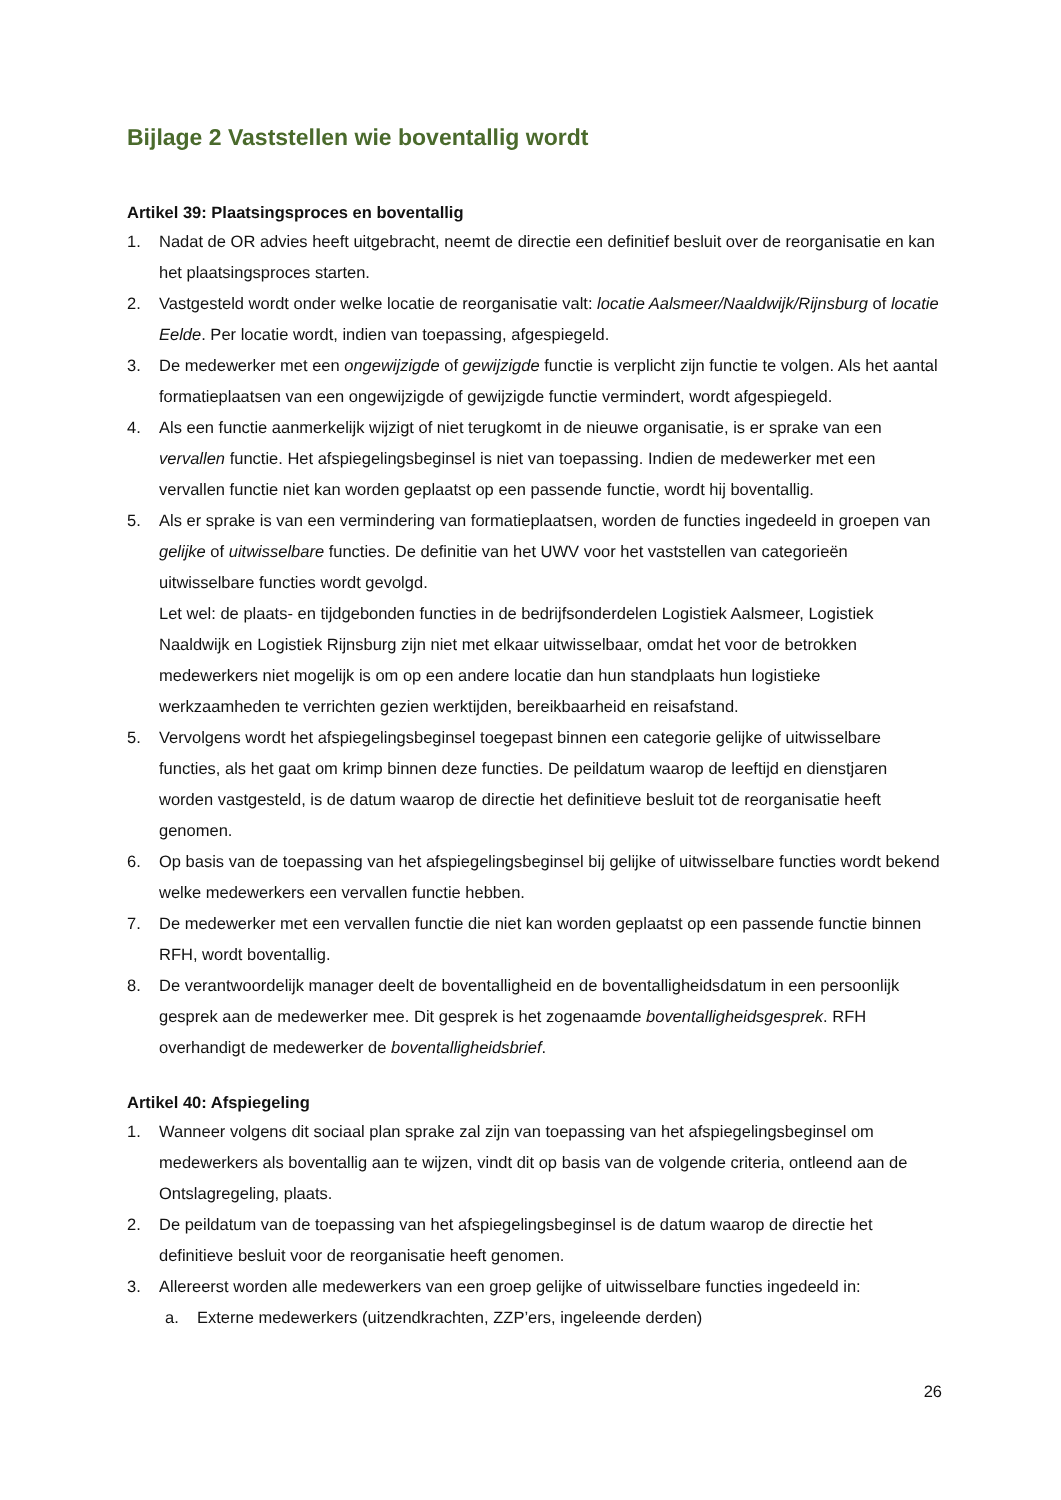Bijlage 2 Vaststellen wie boventallig wordt
Artikel 39: Plaatsingsproces en boventallig
1. Nadat de OR advies heeft uitgebracht, neemt de directie een definitief besluit over de reorganisatie en kan het plaatsingsproces starten.
2. Vastgesteld wordt onder welke locatie de reorganisatie valt: locatie Aalsmeer/Naaldwijk/Rijnsburg of locatie Eelde. Per locatie wordt, indien van toepassing, afgespiegeld.
3. De medewerker met een ongewijzigde of gewijzigde functie is verplicht zijn functie te volgen. Als het aantal formatieplaatsen van een ongewijzigde of gewijzigde functie vermindert, wordt afgespiegeld.
4. Als een functie aanmerkelijk wijzigt of niet terugkomt in de nieuwe organisatie, is er sprake van een vervallen functie. Het afspiegelingsbeginsel is niet van toepassing. Indien de medewerker met een vervallen functie niet kan worden geplaatst op een passende functie, wordt hij boventallig.
5. Als er sprake is van een vermindering van formatieplaatsen, worden de functies ingedeeld in groepen van gelijke of uitwisselbare functies. De definitie van het UWV voor het vaststellen van categorieën uitwisselbare functies wordt gevolgd.
Let wel: de plaats- en tijdgebonden functies in de bedrijfsonderdelen Logistiek Aalsmeer, Logistiek Naaldwijk en Logistiek Rijnsburg zijn niet met elkaar uitwisselbaar, omdat het voor de betrokken medewerkers niet mogelijk is om op een andere locatie dan hun standplaats hun logistieke werkzaamheden te verrichten gezien werktijden, bereikbaarheid en reisafstand.
5. Vervolgens wordt het afspiegelingsbeginsel toegepast binnen een categorie gelijke of uitwisselbare functies, als het gaat om krimp binnen deze functies. De peildatum waarop de leeftijd en dienstjaren worden vastgesteld, is de datum waarop de directie het definitieve besluit tot de reorganisatie heeft genomen.
6. Op basis van de toepassing van het afspiegelingsbeginsel bij gelijke of uitwisselbare functies wordt bekend welke medewerkers een vervallen functie hebben.
7. De medewerker met een vervallen functie die niet kan worden geplaatst op een passende functie binnen RFH, wordt boventallig.
8. De verantwoordelijk manager deelt de boventalligheid en de boventalligheidsdatum in een persoonlijk gesprek aan de medewerker mee. Dit gesprek is het zogenaamde boventalligheidsgesprek. RFH overhandigt de medewerker de boventalligheidsbrief.
Artikel 40: Afspiegeling
1. Wanneer volgens dit sociaal plan sprake zal zijn van toepassing van het afspiegelingsbeginsel om medewerkers als boventallig aan te wijzen, vindt dit op basis van de volgende criteria, ontleend aan de Ontslagregeling, plaats.
2. De peildatum van de toepassing van het afspiegelingsbeginsel is de datum waarop de directie het definitieve besluit voor de reorganisatie heeft genomen.
3. Allereerst worden alle medewerkers van een groep gelijke of uitwisselbare functies ingedeeld in:
a. Externe medewerkers (uitzendkrachten, ZZP’ers, ingeleende derden)
26